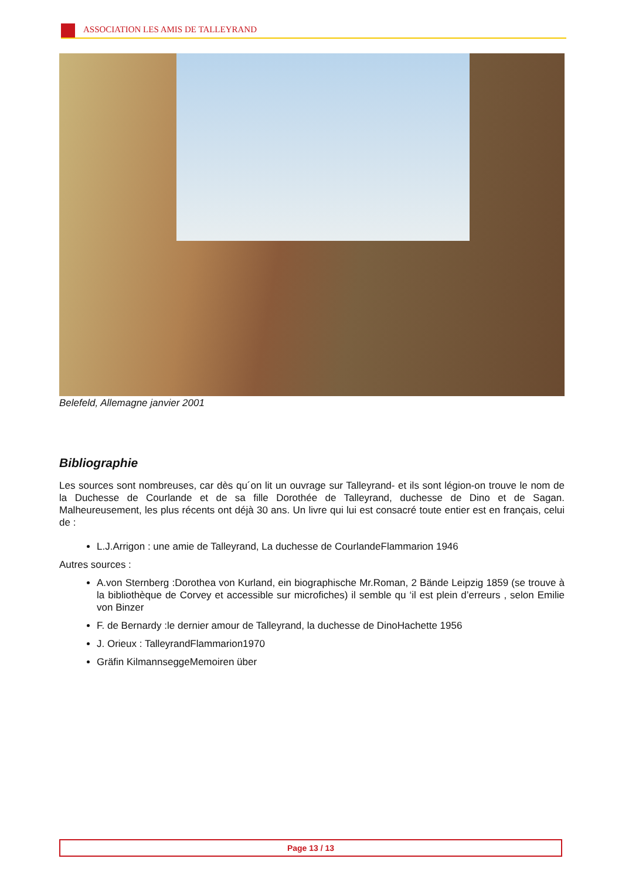ASSOCIATION LES AMIS DE TALLEYRAND
Belefeld, Allemagne janvier 2001
Bibliographie
Les sources sont nombreuses, car dès qu´on lit un ouvrage sur Talleyrand- et ils sont légion-on trouve le nom de la Duchesse de Courlande et de sa fille Dorothée de Talleyrand, duchesse de Dino et de Sagan. Malheureusement, les plus récents ont déjà 30 ans. Un livre qui lui est consacré toute entier est en français, celui de :
L.J.Arrigon : une amie de Talleyrand, La duchesse de CourlandeFlammarion 1946
Autres sources :
A.von Sternberg :Dorothea von Kurland, ein biographische Mr.Roman, 2 Bände Leipzig 1859 (se trouve à la bibliothèque de Corvey et accessible sur microfiches) il semble qu ‘il est plein d’erreurs , selon Emilie von Binzer
F. de Bernardy :le dernier amour de Talleyrand, la duchesse de DinoHachette 1956
J. Orieux : TalleyrandFlammarion1970
Gräfin KilmannseggeMemoiren über
Page 13 / 13